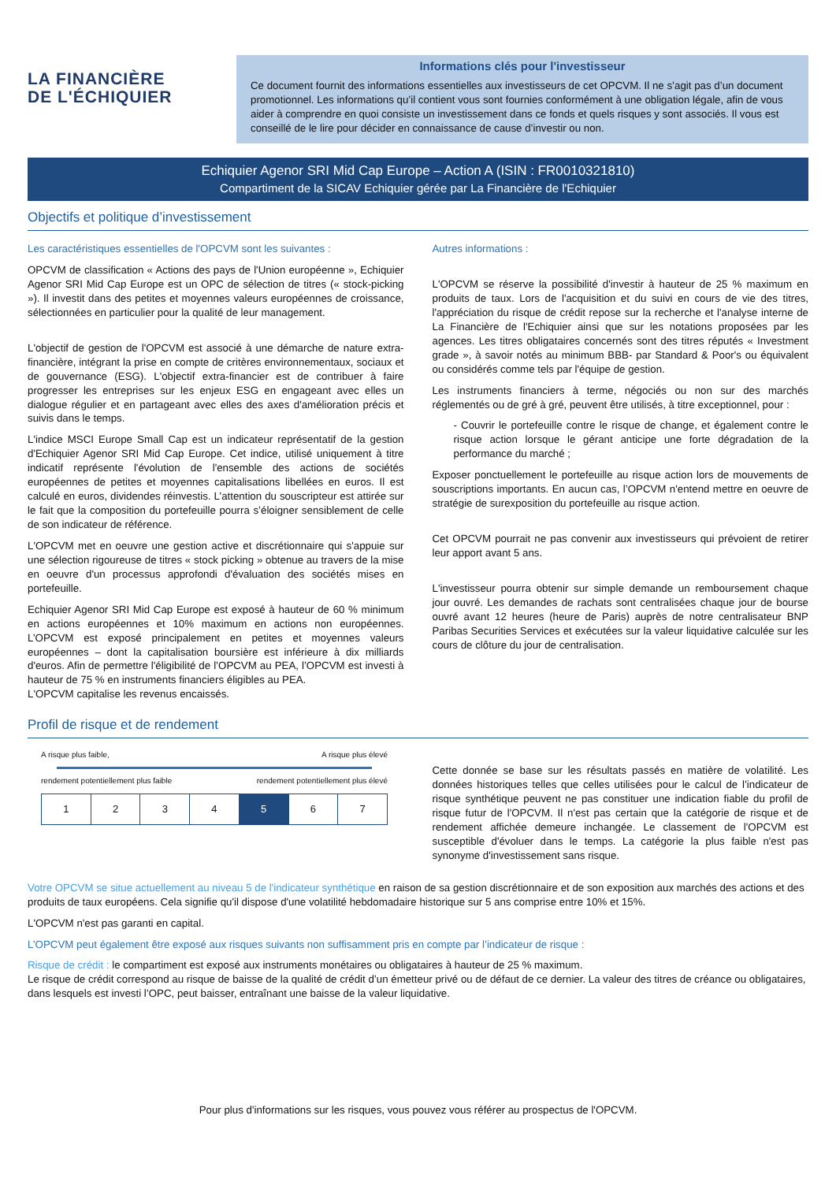LA FINANCIÈRE
DE L'ÉCHIQUIER
Informations clés pour l'investisseur
Ce document fournit des informations essentielles aux investisseurs de cet OPCVM. Il ne s’agit pas d’un document promotionnel. Les informations qu’il contient vous sont fournies conformément à une obligation légale, afin de vous aider à comprendre en quoi consiste un investissement dans ce fonds et quels risques y sont associés. Il vous est conseillé de le lire pour décider en connaissance de cause d’investir ou non.
Echiquier Agenor SRI Mid Cap Europe – Action A (ISIN : FR0010321810)
Compartiment de la SICAV Echiquier gérée par La Financière de l'Echiquier
Objectifs et politique d’investissement
Les caractéristiques essentielles de l'OPCVM sont les suivantes :
OPCVM de classification « Actions des pays de l'Union européenne », Echiquier Agenor SRI Mid Cap Europe est un OPC de sélection de titres (« stock-picking »). Il investit dans des petites et moyennes valeurs européennes de croissance, sélectionnées en particulier pour la qualité de leur management.
L'objectif de gestion de l'OPCVM est associé à une démarche de nature extra-financière, intégrant la prise en compte de critères environnementaux, sociaux et de gouvernance (ESG). L'objectif extra-financier est de contribuer à faire progresser les entreprises sur les enjeux ESG en engageant avec elles un dialogue régulier et en partageant avec elles des axes d'amélioration précis et suivis dans le temps.
L'indice MSCI Europe Small Cap est un indicateur représentatif de la gestion d'Echiquier Agenor SRI Mid Cap Europe. Cet indice, utilisé uniquement à titre indicatif représente l'évolution de l'ensemble des actions de sociétés européennes de petites et moyennes capitalisations libellées en euros. Il est calculé en euros, dividendes réinvestis. L’attention du souscripteur est attirée sur le fait que la composition du portefeuille pourra s’éloigner sensiblement de celle de son indicateur de référence.
L'OPCVM met en oeuvre une gestion active et discrétionnaire qui s'appuie sur une sélection rigoureuse de titres « stock picking » obtenue au travers de la mise en oeuvre d'un processus approfondi d'évaluation des sociétés mises en portefeuille.
Echiquier Agenor SRI Mid Cap Europe est exposé à hauteur de 60 % minimum en actions européennes et 10% maximum en actions non européennes. L’OPCVM est exposé principalement en petites et moyennes valeurs européennes – dont la capitalisation boursière est inférieure à dix milliards d'euros. Afin de permettre l'éligibilité de l’OPCVM au PEA, l’OPCVM est investi à hauteur de 75 % en instruments financiers éligibles au PEA.
L'OPCVM capitalise les revenus encaissés.
Autres informations :
L'OPCVM se réserve la possibilité d'investir à hauteur de 25 % maximum en produits de taux. Lors de l'acquisition et du suivi en cours de vie des titres, l'appréciation du risque de crédit repose sur la recherche et l'analyse interne de La Financière de l'Echiquier ainsi que sur les notations proposées par les agences. Les titres obligataires concernés sont des titres réputés « Investment grade », à savoir notés au minimum BBB- par Standard & Poor's ou équivalent ou considérés comme tels par l'équipe de gestion.
Les instruments financiers à terme, négociés ou non sur des marchés réglementés ou de gré à gré, peuvent être utilisés, à titre exceptionnel, pour :
- Couvrir le portefeuille contre le risque de change, et également contre le risque action lorsque le gérant anticipe une forte dégradation de la performance du marché ;
Exposer ponctuellement le portefeuille au risque action lors de mouvements de souscriptions importants. En aucun cas, l’OPCVM n'entend mettre en oeuvre de stratégie de surexposition du portefeuille au risque action.
Cet OPCVM pourrait ne pas convenir aux investisseurs qui prévoient de retirer leur apport avant 5 ans.
L'investisseur pourra obtenir sur simple demande un remboursement chaque jour ouvré. Les demandes de rachats sont centralisées chaque jour de bourse ouvré avant 12 heures (heure de Paris) auprès de notre centralisateur BNP Paribas Securities Services et exécutées sur la valeur liquidative calculée sur les cours de clôture du jour de centralisation.
Profil de risque et de rendement
A risque plus faible, A risque plus élevé
rendement potentiellement plus faible rendement potentiellement plus élevé
| 1 | 2 | 3 | 4 | 5 | 6 | 7 |
Cette donnée se base sur les résultats passés en matière de volatilité. Les données historiques telles que celles utilisées pour le calcul de l’indicateur de risque synthétique peuvent ne pas constituer une indication fiable du profil de risque futur de l'OPCVM. Il n'est pas certain que la catégorie de risque et de rendement affichée demeure inchangée. Le classement de l'OPCVM est susceptible d'évoluer dans le temps. La catégorie la plus faible n'est pas synonyme d'investissement sans risque.
Votre OPCVM se situe actuellement au niveau 5 de l'indicateur synthétique en raison de sa gestion discrétionnaire et de son exposition aux marchés des actions et des produits de taux européens. Cela signifie qu'il dispose d'une volatilité hebdomadaire historique sur 5 ans comprise entre 10% et 15%.
L'OPCVM n'est pas garanti en capital.
L’OPCVM peut également être exposé aux risques suivants non suffisamment pris en compte par l’indicateur de risque :
Risque de crédit : le compartiment est exposé aux instruments monétaires ou obligataires à hauteur de 25 % maximum.
Le risque de crédit correspond au risque de baisse de la qualité de crédit d’un émetteur privé ou de défaut de ce dernier. La valeur des titres de créance ou obligataires, dans lesquels est investi l’OPC, peut baisser, entraînant une baisse de la valeur liquidative.
Pour plus d'informations sur les risques, vous pouvez vous référer au prospectus de l'OPCVM.